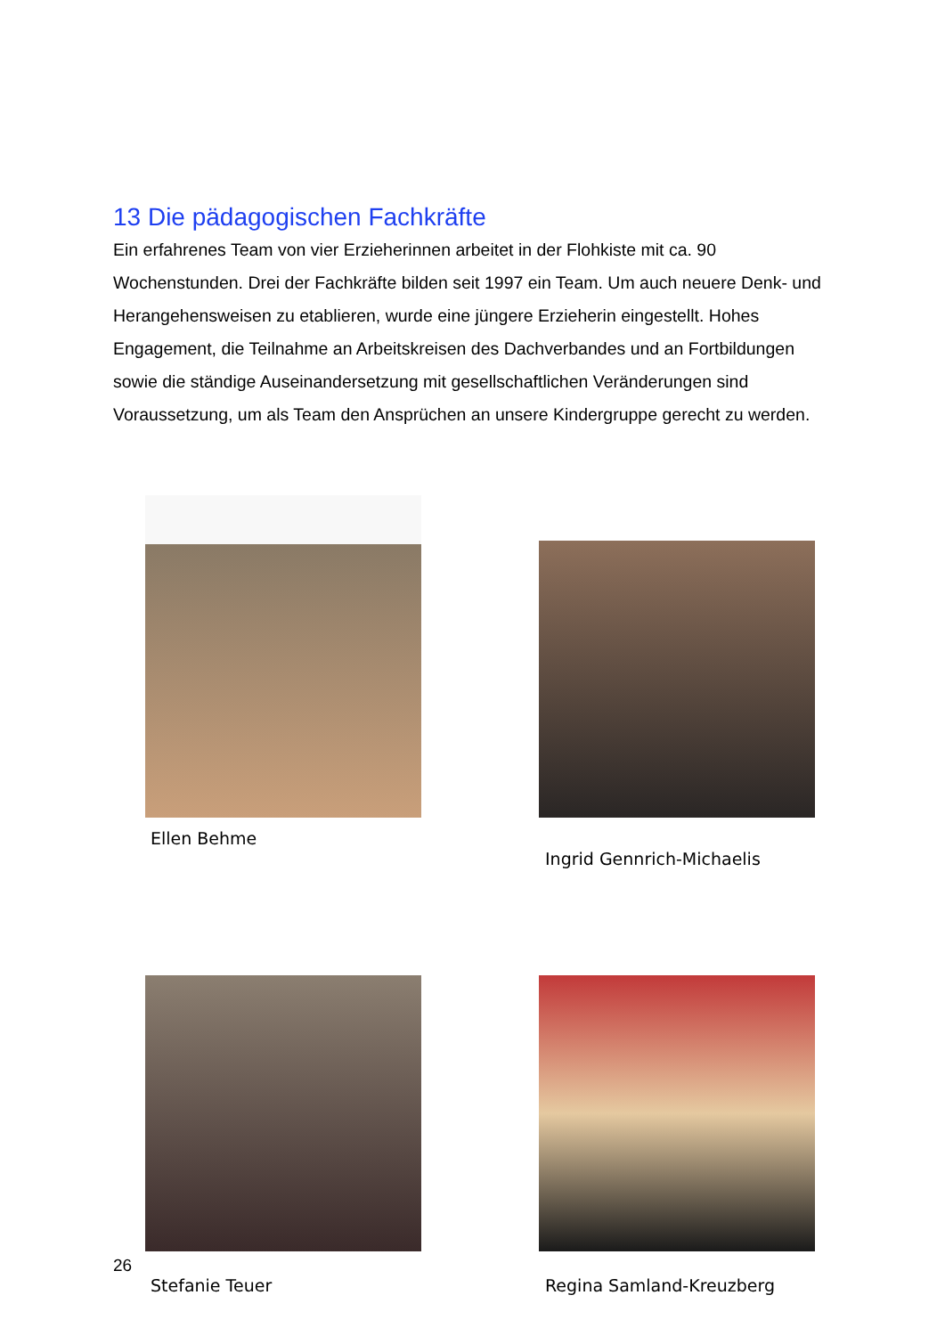13 Die pädagogischen Fachkräfte
Ein erfahrenes Team von vier Erzieherinnen arbeitet in der Flohkiste mit ca. 90 Wochenstunden. Drei der Fachkräfte bilden seit 1997 ein Team. Um auch neuere Denk- und Herangehensweisen zu etablieren, wurde eine jüngere Erzieherin eingestellt. Hohes Engagement, die Teilnahme an Arbeitskreisen des Dachverbandes und an Fortbildungen sowie die ständige Auseinandersetzung mit gesellschaftlichen Veränderungen sind Voraussetzung, um als Team den Ansprüchen an unsere Kindergruppe gerecht zu werden.
Ellen Behme
Ingrid Gennrich-Michaelis
26
Stefanie Teuer Regina Samland-Kreuzberg